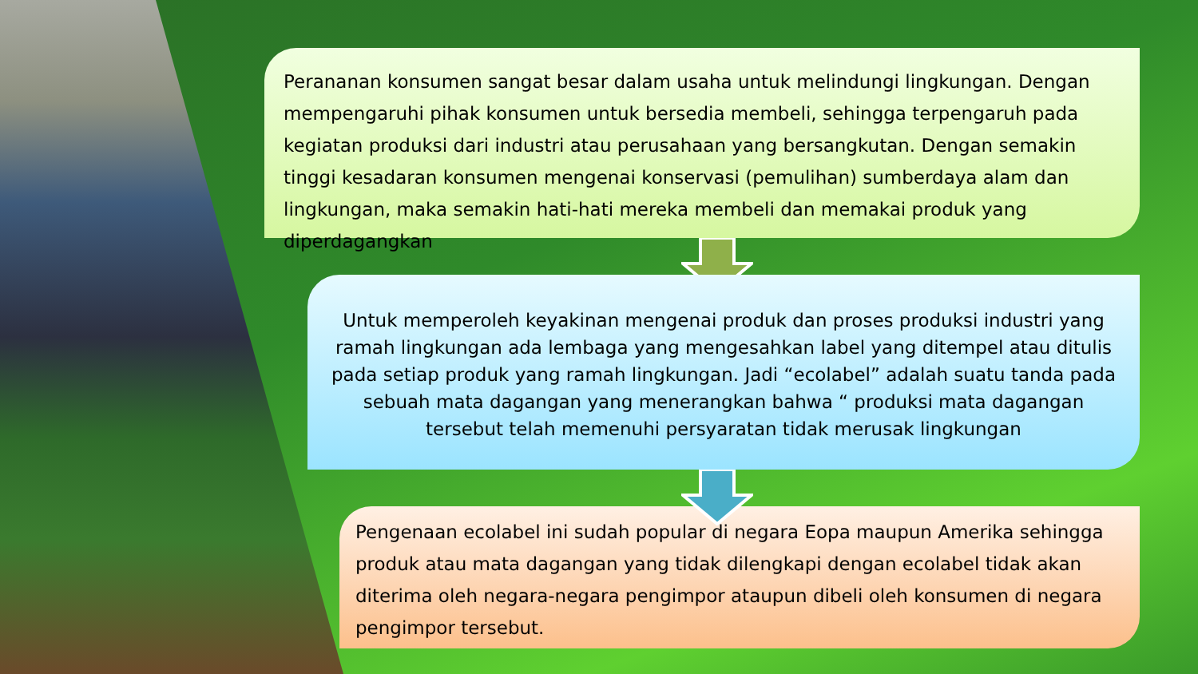Perananan konsumen sangat besar dalam usaha untuk melindungi lingkungan. Dengan mempengaruhi pihak konsumen untuk bersedia membeli, sehingga terpengaruh pada kegiatan produksi dari industri atau perusahaan yang bersangkutan. Dengan semakin tinggi kesadaran konsumen mengenai konservasi (pemulihan) sumberdaya alam dan lingkungan, maka semakin hati-hati mereka membeli dan memakai produk yang diperdagangkan
Untuk memperoleh keyakinan mengenai produk dan proses produksi industri yang ramah lingkungan ada lembaga yang mengesahkan label yang ditempel atau ditulis pada setiap produk yang ramah lingkungan. Jadi “ecolabel” adalah suatu tanda pada sebuah mata dagangan yang menerangkan bahwa “ produksi mata dagangan tersebut telah memenuhi persyaratan tidak merusak lingkungan
Pengenaan ecolabel ini sudah popular di negara Eopa maupun Amerika sehingga produk atau mata dagangan yang tidak dilengkapi dengan ecolabel tidak akan diterima oleh negara-negara pengimpor ataupun dibeli oleh konsumen di negara pengimpor tersebut.